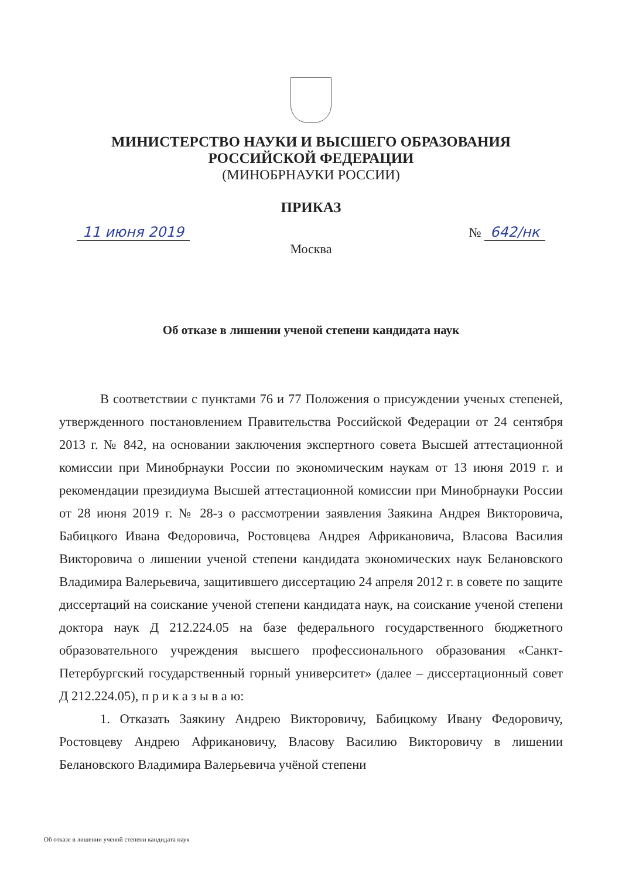МИНИСТЕРСТВО НАУКИ И ВЫСШЕГО ОБРАЗОВАНИЯ
РОССИЙСКОЙ ФЕДЕРАЦИИ
(МИНОБРНАУКИ РОССИИ)
ПРИКАЗ
11 июня 2019 № 642/нк
Москва
Об отказе в лишении ученой степени кандидата наук
В соответствии с пунктами 76 и 77 Положения о присуждении ученых степеней, утвержденного постановлением Правительства Российской Федерации от 24 сентября 2013 г. № 842, на основании заключения экспертного совета Высшей аттестационной комиссии при Минобрнауки России по экономическим наукам от 13 июня 2019 г. и рекомендации президиума Высшей аттестационной комиссии при Минобрнауки России от 28 июня 2019 г. № 28-з о рассмотрении заявления Заякина Андрея Викторовича, Бабицкого Ивана Федоровича, Ростовцева Андрея Африкановича, Власова Василия Викторовича о лишении ученой степени кандидата экономических наук Белановского Владимира Валерьевича, защитившего диссертацию 24 апреля 2012 г. в совете по защите диссертаций на соискание ученой степени кандидата наук, на соискание ученой степени доктора наук Д 212.224.05 на базе федерального государственного бюджетного образовательного учреждения высшего профессионального образования «Санкт-Петербургский государственный горный университет» (далее – диссертационный совет Д 212.224.05), п р и к а з ы в а ю:
1. Отказать Заякину Андрею Викторовичу, Бабицкому Ивану Федоровичу, Ростовцеву Андрею Африкановичу, Власову Василию Викторовичу в лишении Белановского Владимира Валерьевича учёной степени
Об отказе в лишении ученой степени кандидата наук